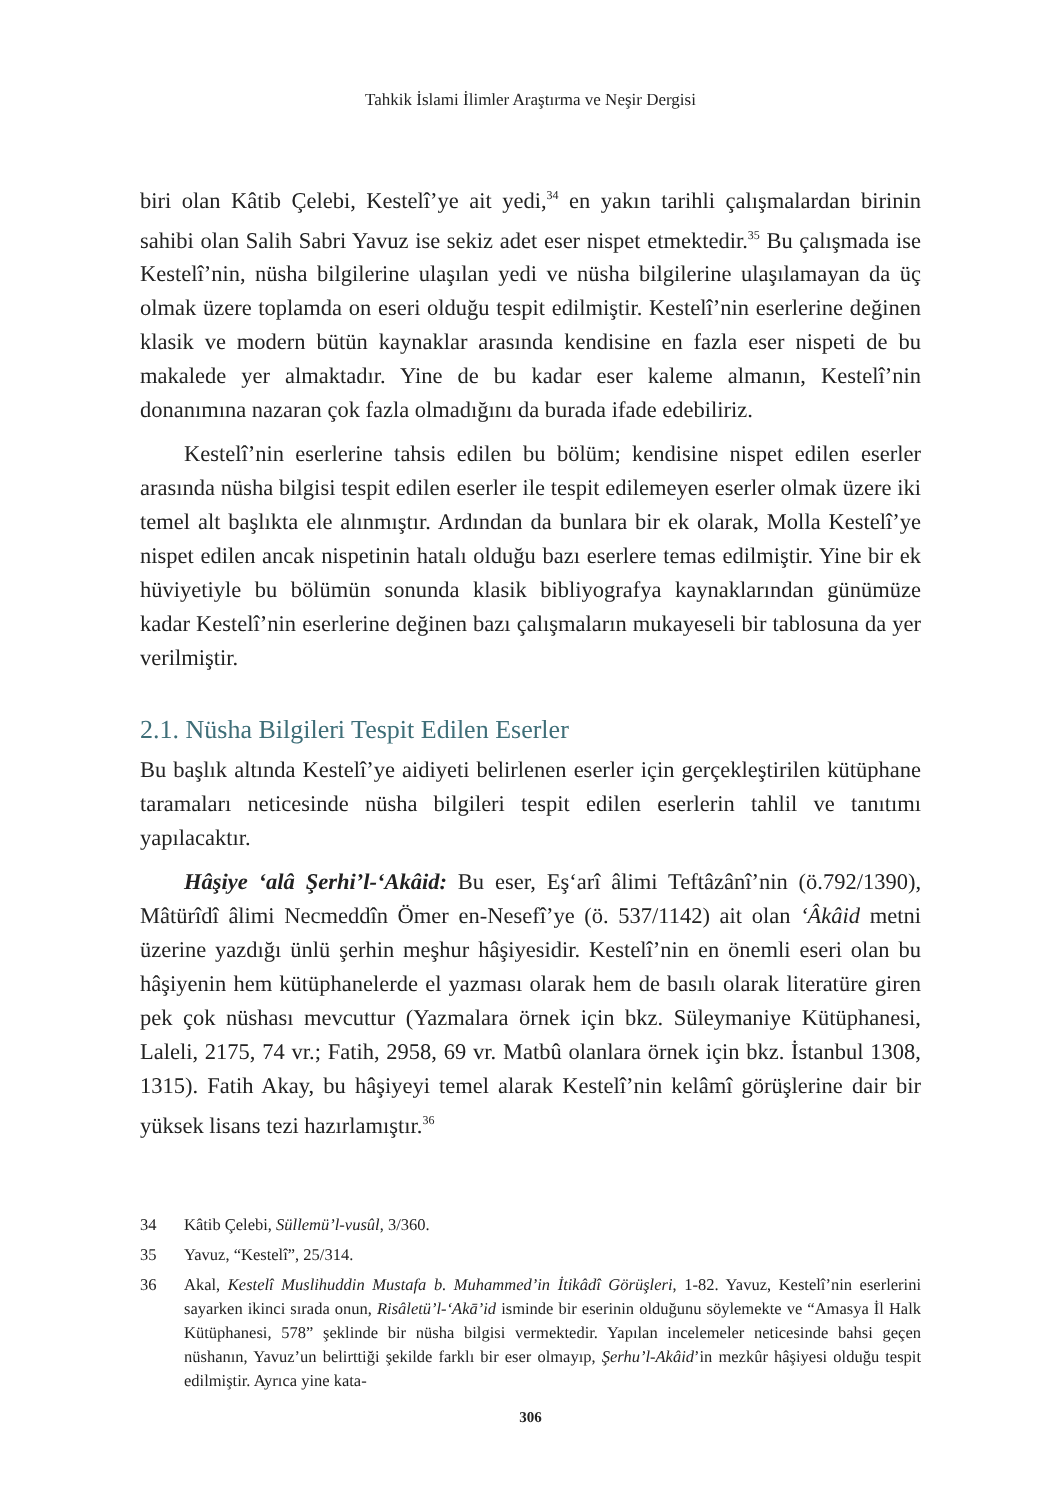Tahkik İslami İlimler Araştırma ve Neşir Dergisi
biri olan Kâtib Çelebi, Kestelî’ye ait yedi,<sup>34</sup> en yakın tarihli çalışmalardan birinin sahibi olan Salih Sabri Yavuz ise sekiz adet eser nispet etmektedir.<sup>35</sup> Bu çalışmada ise Kestelî’nin, nüsha bilgilerine ulaşılan yedi ve nüsha bilgilerine ulaşılamayan da üç olmak üzere toplamda on eseri olduğu tespit edilmiştir. Kestelî’nin eserlerine değinen klasik ve modern bütün kaynaklar arasında kendisine en fazla eser nispeti de bu makalede yer almaktadır. Yine de bu kadar eser kaleme almanın, Kestelî’nin donanımına nazaran çok fazla olmadığını da burada ifade edebiliriz.
Kestelî’nin eserlerine tahsis edilen bu bölüm; kendisine nispet edilen eserler arasında nüsha bilgisi tespit edilen eserler ile tespit edilemeyen eserler olmak üzere iki temel alt başlıkta ele alınmıştır. Ardından da bunlara bir ek olarak, Molla Kestelî’ye nispet edilen ancak nispetinin hatalı olduğu bazı eserlere temas edilmiştir. Yine bir ek hüviyetiyle bu bölümün sonunda klasik bibliyografya kaynaklarından günümüze kadar Kestelî’nin eserlerine değinen bazı çalışmaların mukayeseli bir tablosuna da yer verilmiştir.
2.1. Nüsha Bilgileri Tespit Edilen Eserler
Bu başlık altında Kestelî’ye aidiyeti belirlenen eserler için gerçekleştirilen kütüphane taramaları neticesinde nüsha bilgileri tespit edilen eserlerin tahlil ve tanıtımı yapılacaktır.
Hâşiye ‘alâ Şerhi’l-‘Akâid: Bu eser, Eş‘arî âlimi Teftâzânî’nin (ö.792/1390), Mâtürîdî âlimi Necmeddîn Ömer en-Nesefî’ye (ö. 537/1142) ait olan ‘Âkâid metni üzerine yazdığı ünlü şerhin meşhur hâşiyesidir. Kestelî’nin en önemli eseri olan bu hâşiyenin hem kütüphanelerde el yazması olarak hem de basılı olarak literatüre giren pek çok nüshası mevcuttur (Yazmalara örnek için bkz. Süleymaniye Kütüphanesi, Laleli, 2175, 74 vr.; Fatih, 2958, 69 vr. Matbû olanlara örnek için bkz. İstanbul 1308, 1315). Fatih Akay, bu hâşiyeyi temel alarak Kestelî’nin kelâmî görüşlerine dair bir yüksek lisans tezi hazırlamıştır.<sup>36</sup>
34 Kâtib Çelebi, Süllemü’l-vusûl, 3/360.
35 Yavuz, “Kestelî”, 25/314.
36 Akal, Kestelî Muslihuddin Mustafa b. Muhammed’in İtikâdî Görüşleri, 1-82. Yavuz, Kestelî’nin eserlerini sayarken ikinci sırada onun, Risâletü’l-‘Akā’id isminde bir eserinin olduğunu söylemekte ve “Amasya İl Halk Kütüphanesi, 578” şeklinde bir nüsha bilgisi vermektedir. Yapılan incelemeler neticesinde bahsi geçen nüshanın, Yavuz’un belirttiği şekilde farklı bir eser olmayıp, Şerhu’l-Akâid’in mezkûr hâşiyesi olduğu tespit edilmiştir. Ayrıca yine kata-
306